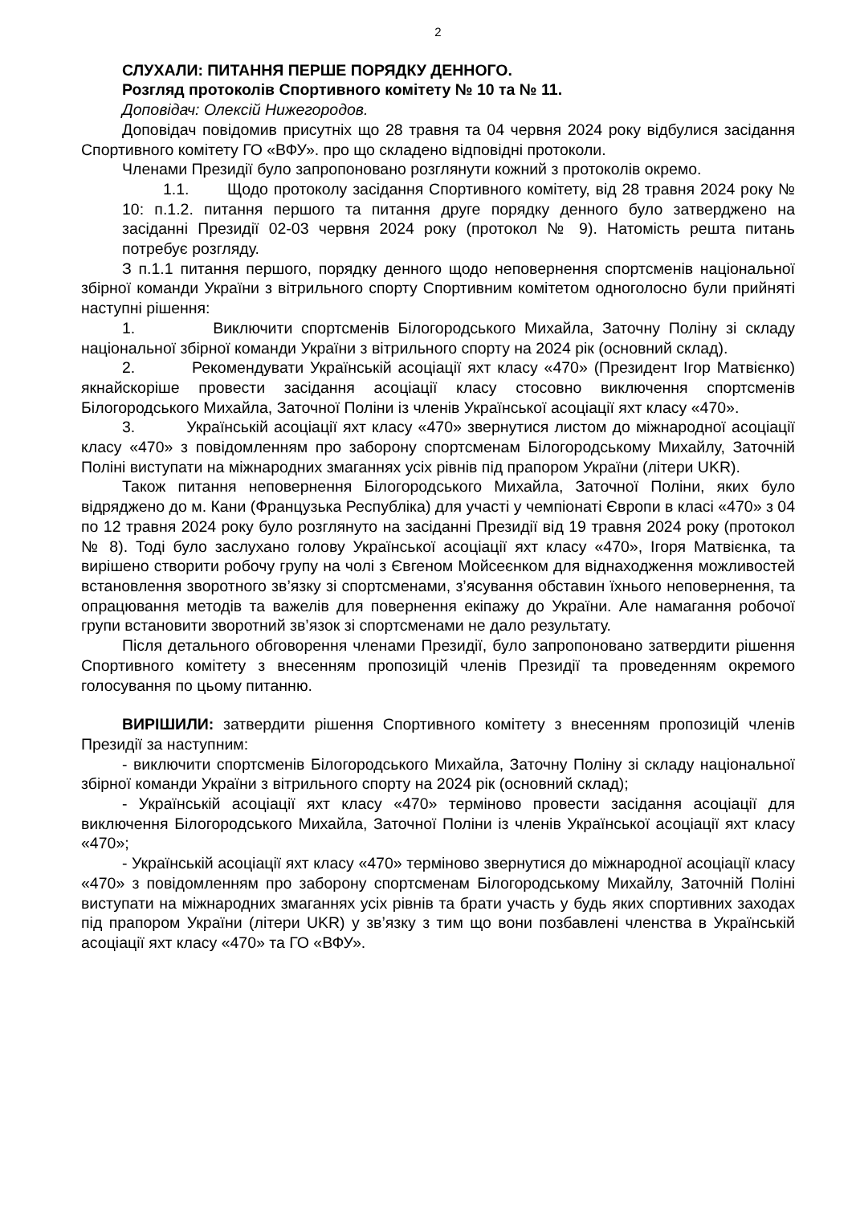2
СЛУХАЛИ: ПИТАННЯ ПЕРШЕ ПОРЯДКУ ДЕННОГО.
Розгляд протоколів Спортивного комітету № 10 та № 11.
Доповідач: Олексій Нижегородов.
Доповідач повідомив присутніх що 28 травня та 04 червня 2024 року відбулися засідання Спортивного комітету ГО «ВФУ». про що складено відповідні протоколи.
Членами Президії було запропоновано розглянути кожний з протоколів окремо.
1.1. Щодо протоколу засідання Спортивного комітету, від 28 травня 2024 року № 10: п.1.2. питання першого та питання друге порядку денного було затверджено на засіданні Президії 02-03 червня 2024 року (протокол № 9). Натомість решта питань потребує розгляду.
З п.1.1 питання першого, порядку денного щодо неповернення спортсменів національної збірної команди України з вітрильного спорту Спортивним комітетом одноголосно були прийняті наступні рішення:
1. Виключити спортсменів Білогородського Михайла, Заточну Поліну зі складу національної збірної команди України з вітрильного спорту на 2024 рік (основний склад).
2. Рекомендувати Українській асоціації яхт класу «470» (Президент Ігор Матвієнко) якнайскоріше провести засідання асоціації класу стосовно виключення спортсменів Білогородського Михайла, Заточної Поліни із членів Української асоціації яхт класу «470».
3. Українській асоціації яхт класу «470» звернутися листом до міжнародної асоціації класу «470» з повідомленням про заборону спортсменам Білогородському Михайлу, Заточній Поліні виступати на міжнародних змаганнях усіх рівнів під прапором України (літери UKR).
Також питання неповернення Білогородського Михайла, Заточної Поліни, яких було відряджено до м. Кани (Французька Республіка) для участі у чемпіонаті Європи в класі «470» з 04 по 12 травня 2024 року було розглянуто на засіданні Президії від 19 травня 2024 року (протокол № 8). Тоді було заслухано голову Української асоціації яхт класу «470», Ігоря Матвієнка, та вирішено створити робочу групу на чолі з Євгеном Мойсеєнком для віднаходження можливостей встановлення зворотного зв’язку зі спортсменами, з’ясування обставин їхнього неповернення, та опрацювання методів та важелів для повернення екіпажу до України. Але намагання робочої групи встановити зворотний зв’язок зі спортсменами не дало результату.
Після детального обговорення членами Президії, було запропоновано затвердити рішення Спортивного комітету з внесенням пропозицій членів Президії та проведенням окремого голосування по цьому питанню.
ВИРІШИЛИ: затвердити рішення Спортивного комітету з внесенням пропозицій членів Президії за наступним:
- виключити спортсменів Білогородського Михайла, Заточну Поліну зі складу національної збірної команди України з вітрильного спорту на 2024 рік (основний склад);
- Українській асоціації яхт класу «470» терміново провести засідання асоціації для виключення Білогородського Михайла, Заточної Поліни із членів Української асоціації яхт класу «470»;
- Українській асоціації яхт класу «470» терміново звернутися до міжнародної асоціації класу «470» з повідомленням про заборону спортсменам Білогородському Михайлу, Заточній Поліні виступати на міжнародних змаганнях усіх рівнів та брати участь у будь яких спортивних заходах під прапором України (літери UKR) у зв’язку з тим що вони позбавлені членства в Українській асоціації яхт класу «470» та ГО «ВФУ».